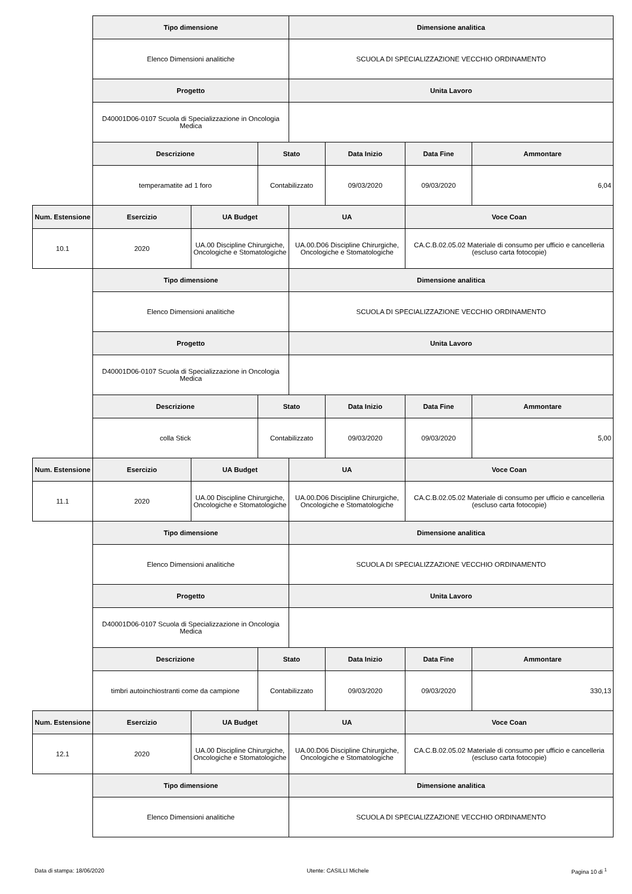| | Tipo dimensione | | | Dimensione analitica | | | |
| | Elenco Dimensioni analitiche | | | SCUOLA DI SPECIALIZZAZIONE VECCHIO ORDINAMENTO | | | |
| | Progetto | | | Unita Lavoro | | | |
| | D40001D06-0107 Scuola di Specializzazione in Oncologia Medica | | | | | | |
| | Descrizione | | Stato | | Data Inizio | Data Fine | Ammontare |
| | temperamatite ad 1 foro | | Contabilizzato | | 09/03/2020 | 09/03/2020 | 6,04 |
| Num. Estensione | Esercizio | UA Budget | | UA | | Voce Coan | |
| 10.1 | 2020 | UA.00 Discipline Chirurgiche, Oncologiche e Stomatologiche | | UA.00.D06 Discipline Chirurgiche, Oncologiche e Stomatologiche | | CA.C.B.02.05.02 Materiale di consumo per ufficio e cancelleria (escluso carta fotocopie) | |
| | Tipo dimensione | | | Dimensione analitica | | | |
| | Elenco Dimensioni analitiche | | | SCUOLA DI SPECIALIZZAZIONE VECCHIO ORDINAMENTO | | | |
| | Progetto | | | Unita Lavoro | | | |
| | D40001D06-0107 Scuola di Specializzazione in Oncologia Medica | | | | | | |
| | Descrizione | | Stato | | Data Inizio | Data Fine | Ammontare |
| | colla Stick | | Contabilizzato | | 09/03/2020 | 09/03/2020 | 5,00 |
| Num. Estensione | Esercizio | UA Budget | | UA | | Voce Coan | |
| 11.1 | 2020 | UA.00 Discipline Chirurgiche, Oncologiche e Stomatologiche | | UA.00.D06 Discipline Chirurgiche, Oncologiche e Stomatologiche | | CA.C.B.02.05.02 Materiale di consumo per ufficio e cancelleria (escluso carta fotocopie) | |
| | Tipo dimensione | | | Dimensione analitica | | | |
| | Elenco Dimensioni analitiche | | | SCUOLA DI SPECIALIZZAZIONE VECCHIO ORDINAMENTO | | | |
| | Progetto | | | Unita Lavoro | | | |
| | D40001D06-0107 Scuola di Specializzazione in Oncologia Medica | | | | | | |
| | Descrizione | | Stato | | Data Inizio | Data Fine | Ammontare |
| | timbri autoinchiostranti come da campione | | Contabilizzato | | 09/03/2020 | 09/03/2020 | 330,13 |
| Num. Estensione | Esercizio | UA Budget | | UA | | Voce Coan | |
| 12.1 | 2020 | UA.00 Discipline Chirurgiche, Oncologiche e Stomatologiche | | UA.00.D06 Discipline Chirurgiche, Oncologiche e Stomatologiche | | CA.C.B.02.05.02 Materiale di consumo per ufficio e cancelleria (escluso carta fotocopie) | |
| | Tipo dimensione | | | Dimensione analitica | | | |
| | Elenco Dimensioni analitiche | | | SCUOLA DI SPECIALIZZAZIONE VECCHIO ORDINAMENTO | | | |
Data di stampa: 18/06/2020 Utente: CASILLI Michele Pagina 10 di <sup>1</sup>